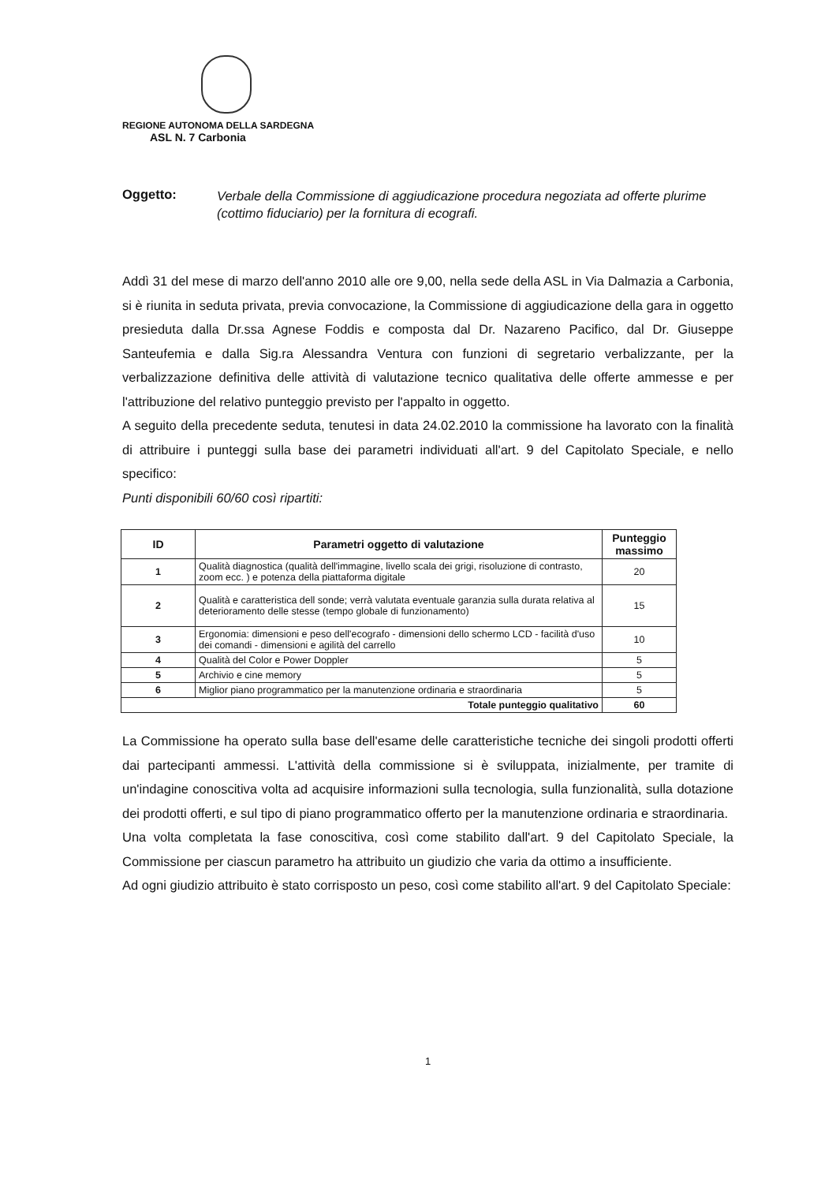REGIONE AUTONOMA DELLA SARDEGNA
ASL N. 7 Carbonia
Oggetto: Verbale della Commissione di aggiudicazione procedura negoziata ad offerte plurime (cottimo fiduciario) per la fornitura di ecografi.
Addì 31 del mese di marzo dell'anno 2010 alle ore 9,00, nella sede della ASL in Via Dalmazia a Carbonia, si è riunita in seduta privata, previa convocazione, la Commissione di aggiudicazione della gara in oggetto presieduta dalla Dr.ssa Agnese Foddis e composta dal Dr. Nazareno Pacifico, dal Dr. Giuseppe Santeufemia e dalla Sig.ra Alessandra Ventura con funzioni di segretario verbalizzante, per la verbalizzazione definitiva delle attività di valutazione tecnico qualitativa delle offerte ammesse e per l'attribuzione del relativo punteggio previsto per l'appalto in oggetto.
A seguito della precedente seduta, tenutesi in data 24.02.2010 la commissione ha lavorato con la finalità di attribuire i punteggi sulla base dei parametri individuati all'art. 9 del Capitolato Speciale, e nello specifico:
Punti disponibili 60/60 così ripartiti:
| ID | Parametri oggetto di valutazione | Punteggio massimo |
| --- | --- | --- |
| 1 | Qualità diagnostica (qualità dell'immagine, livello scala dei grigi, risoluzione di contrasto, zoom ecc. ) e potenza della piattaforma digitale | 20 |
| 2 | Qualità e caratteristica dell sonde; verrà valutata eventuale garanzia sulla durata relativa al deterioramento delle stesse (tempo globale di funzionamento) | 15 |
| 3 | Ergonomia: dimensioni e peso dell'ecografo - dimensioni dello schermo LCD - facilità d'uso dei comandi - dimensioni e agilità del carrello | 10 |
| 4 | Qualità del Color e Power Doppler | 5 |
| 5 | Archivio e cine memory | 5 |
| 6 | Miglior piano programmatico per la manutenzione ordinaria e straordinaria | 5 |
| Totale punteggio qualitativo | | 60 |
La Commissione ha operato sulla base dell'esame delle caratteristiche tecniche dei singoli prodotti offerti dai partecipanti ammessi. L'attività della commissione si è sviluppata, inizialmente, per tramite di un'indagine conoscitiva volta ad acquisire informazioni sulla tecnologia, sulla funzionalità, sulla dotazione dei prodotti offerti, e sul tipo di piano programmatico offerto per la manutenzione ordinaria e straordinaria.
Una volta completata la fase conoscitiva, così come stabilito dall'art. 9 del Capitolato Speciale, la Commissione per ciascun parametro ha attribuito un giudizio che varia da ottimo a insufficiente.
Ad ogni giudizio attribuito è stato corrisposto un peso, così come stabilito all'art. 9 del Capitolato Speciale:
1